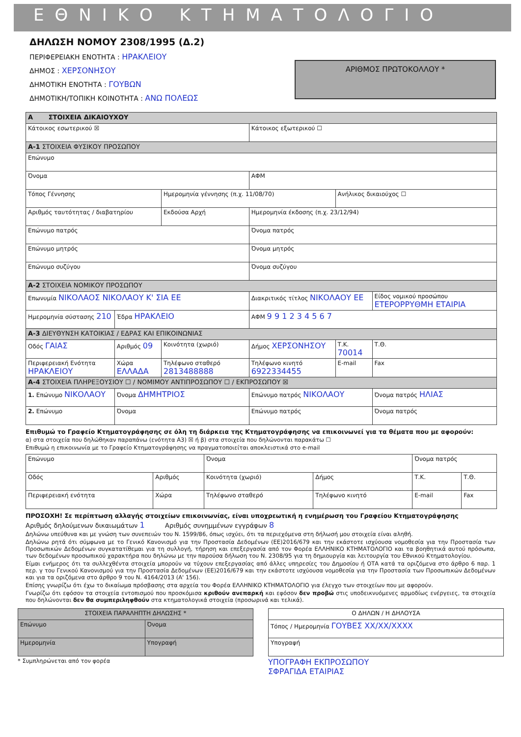ΕΘΝΙΚΟ ΚΤΗΜΑΤΟΛΟΓΙΟ
ΔΗΛΩΣΗ ΝΟΜΟΥ 2308/1995 (Δ.2)
ΠΕΡΙΦΕΡΕΙΑΚΗ ΕΝΟΤΗΤΑ : ΗΡΑΚΛΕΙΟΥ
ΔΗΜΟΣ : ΧΕΡΣΟΝΗΣΟΥ
ΔΗΜΟΤΙΚΗ ΕΝΟΤΗΤΑ : ΓΟΥΒΩΝ
ΔΗΜΟΤΙΚΗ/ΤΟΠΙΚΗ ΚΟΙΝΟΤΗΤΑ : ΑΝΩ ΠΟΛΕΩΣ
ΑΡΙΘΜΟΣ ΠΡΩΤΟΚΟΛΛΟΥ *
| A ΣΤΟΙΧΕΙΑ ΔΙΚΑΙΟΥΧΟΥ | | | | | |
| Κάτοικος εσωτερικού ☒ | | | Κάτοικος εξωτερικού ☐ | | |
| A-1 ΣΤΟΙΧΕΙΑ ΦΥΣΙΚΟΥ ΠΡΟΣΩΠΟΥ | | | | | |
| Επώνυμο | | | | | |
| Όνομα | | | ΑΦΜ | | |
| Τόπος Γέννησης | | Ημερομηνία γέννησης (π.χ. 11/08/70) | | Ανήλικος δικαιούχος ☐ | |
| Αριθμός ταυτότητας / διαβατηρίου | | Εκδούσα Αρχή | Ημερομηνία έκδοσης (π.χ. 23/12/94) | | |
| Επώνυμο πατρός | | | Όνομα πατρός | | |
| Επώνυμο μητρός | | | Όνομα μητρός | | |
| Επώνυμο συζύγου | | | Όνομα συζύγου | | |
| A-2 ΣΤΟΙΧΕΙΑ ΝΟΜΙΚΟΥ ΠΡΟΣΩΠΟΥ | | | | | |
| Επωνυμία ΝΙΚΟΛΑΟΣ ΝΙΚΟΛΑΟΥ Κ' ΣΙΑ ΕΕ | | | Διακριτικός τίτλος ΝΙΚΟΛΑΟΥ ΕΕ | | Είδος νομικού προσώπου ΕΤΕΡΟΡΡΥΘΜΗ ΕΤΑΙΡΙΑ |
| Ημερομηνία σύστασης 210 | Έδρα ΗΡΑΚΛΕΙΟ | | ΑΦΜ 9 9 1 2 3 4 5 6 7 | | |
| A-3 ΔΙΕΥΘΥΝΣΗ ΚΑΤΟΙΚΙΑΣ / ΕΔΡΑΣ ΚΑΙ ΕΠΙΚΟΙΝΩΝΙΑΣ | | | | | |
| Οδός ΓΑΙΑΣ | Αριθμός 09 | Κοινότητα (χωριό) | Δήμος ΧΕΡΣΟΝΗΣΟΥ | Τ.Κ. 70014 | Τ.Θ. |
| Περιφερειακή Ενότητα ΗΡΑΚΛΕΙΟΥ | Χώρα ΕΛΛΑΔΑ | Τηλέφωνο σταθερό 2813488888 | Τηλέφωνο κινητό 6922334455 | E-mail | Fax |
| A-4 ΣΤΟΙΧΕΙΑ ΠΛΗΡΕΞΟΥΣΙΟΥ ☐ / ΝΟΜΙΜΟΥ ΑΝΤΙΠΡΟΣΩΠΟΥ ☐ / ΕΚΠΡΟΣΩΠΟΥ ☒ | | | | | |
| 1. Επώνυμο ΝΙΚΟΛΑΟΥ | Όνομα ΔΗΜΗΤΡΙΟΣ | | Επώνυμο πατρός ΝΙΚΟΛΑΟΥ | | Όνομα πατρός ΗΛΙΑΣ |
| 2. Επώνυμο | Όνομα | | Επώνυμο πατρός | | Όνομα πατρός |
Επιθυμώ το Γραφείο Κτηματογράφησης σε όλη τη διάρκεια της Κτηματογράφησης να επικοινωνεί για τα θέματα που με αφορούν:
α) στα στοιχεία που δηλώθηκαν παραπάνω (ενότητα Α3) ☒ ή β) στα στοιχεία που δηλώνονται παρακάτω ☐
Επιθυμώ η επικοινωνία με το Γραφείο Κτηματογράφησης να πραγματοποιείται αποκλειστικά στο e-mail
| Επώνυμο | | Όνομα | | Όνομα πατρός | |
| Οδός | Αριθμός | Κοινότητα (χωριό) | Δήμος | Τ.Κ. | Τ.Θ. |
| Περιφερειακή ενότητα | Χώρα | Τηλέφωνο σταθερό | Τηλέφωνο κινητό | E-mail | Fax |
ΠΡΟΣΟΧΗ! Σε περίπτωση αλλαγής στοιχείων επικοινωνίας, είναι υποχρεωτική η ενημέρωση του Γραφείου Κτηματογράφησης
Αριθμός δηλούμενων δικαιωμάτων 1 Αριθμός συνημμένων εγγράφων 8
Δηλώνω υπεύθυνα και με γνώση των συνεπειών του Ν. 1599/86, όπως ισχύει, ότι τα περιεχόμενα στη δήλωσή μου στοιχεία είναι αληθή.
Δηλώνω ρητά ότι σύμφωνα με το Γενικό Κανονισμό για την Προστασία Δεδομένων (ΕΕ)2016/679 και την εκάστοτε ισχύουσα νομοθεσία για την Προστασία των Προσωπικών Δεδομένων συγκατατίθεμαι για τη συλλογή, τήρηση και επεξεργασία από τον Φορέα ΕΛΛΗΝΙΚΟ ΚΤΗΜΑΤΟΛΟΓΙΟ και τα βοηθητικά αυτού πρόσωπα, των δεδομένων προσωπικού χαρακτήρα που δηλώνω με την παρούσα δήλωση του Ν. 2308/95 για τη δημιουργία και λειτουργία του Εθνικού Κτηματολογίου.
Είμαι ενήμερος ότι τα συλλεχθέντα στοιχεία μπορούν να τύχουν επεξεργασίας από άλλες υπηρεσίες του Δημοσίου ή ΟΤΑ κατά τα οριζόμενα στο άρθρο 6 παρ. 1 περ. γ του Γενικού Κανονισμού για την Προστασία Δεδομένων (ΕΕ)2016/679 και την εκάστοτε ισχύουσα νομοθεσία για την Προστασία των Προσωπικών Δεδομένων και για τα οριζόμενα στο άρθρο 9 του Ν. 4164/2013 (Α' 156).
Επίσης γνωρίζω ότι έχω το δικαίωμα πρόσβασης στα αρχεία του Φορέα ΕΛΛΗΝΙΚΟ ΚΤΗΜΑΤΟΛΟΓΙΟ για έλεγχο των στοιχείων που με αφορούν.
Γνωρίζω ότι εφόσον τα στοιχεία εντοπισμού που προσκόμισα κριθούν ανεπαρκή και εφόσον δεν προβώ στις υποδεικνυόμενες αρμοδίως ενέργειες, τα στοιχεία που δηλώνονται δεν θα συμπεριληφθούν στα κτηματολογικά στοιχεία (προσωρινά και τελικά).
| ΣΤΟΙΧΕΙΑ ΠΑΡΑΛΗΠΤΗ ΔΗΛΩΣΗΣ * | |
| Επώνυμο | Όνομα |
| Ημερομηνία | Υπογραφή |
* Συμπληρώνεται από τον φορέα
| Ο ΔΗΛΩΝ / Η ΔΗΛΟΥΣΑ |
| Τόπος / Ημερομηνία ΓΟΥΒΕΣ XX/XX/XXXX |
| Υπογραφή |
ΥΠΟΓΡΑΦΗ ΕΚΠΡΟΣΩΠΟΥ
ΣΦΡΑΓΙΔΑ ΕΤΑΙΡΙΑΣ